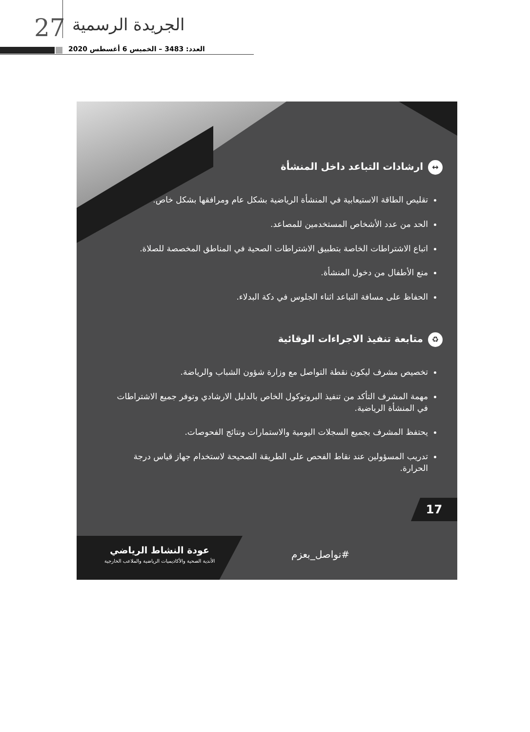27 الجريدة الرسمية
العدد: 3483 – الخميس 6 أغسطس 2020
↔ ارشادات التباعد داخل المنشأة
تقليص الطاقة الاستيعابية في المنشأة الرياضية بشكل عام ومرافقها بشكل خاص.
الحد من عدد الأشخاص المستخدمين للمصاعد.
اتباع الاشتراطات الخاصة بتطبيق الاشتراطات الصحية في المناطق المخصصة للصلاة.
منع الأطفال من دخول المنشأة.
الحفاظ على مسافة التباعد اثناء الجلوس في دكة البدلاء.
♻ متابعة تنفيذ الاجراءات الوقائية
تخصيص مشرف ليكون نقطة التواصل مع وزارة شؤون الشباب والرياضة.
مهمة المشرف التأكد من تنفيذ البروتوكول الخاص بالدليل الارشادي وتوفر جميع الاشتراطات في المنشأة الرياضية.
يحتفظ المشرف بجميع السجلات اليومية والاستمارات ونتائج الفحوصات.
تدريب المسؤولين عند نقاط الفحص على الطريقة الصحيحة لاستخدام جهاز قياس درجة الحرارة.
17
#نواصل_بعزم
عودة النشاط الرياضي
الأندية الصحية والأكاديميات الرياضية والملاعب الخارجية